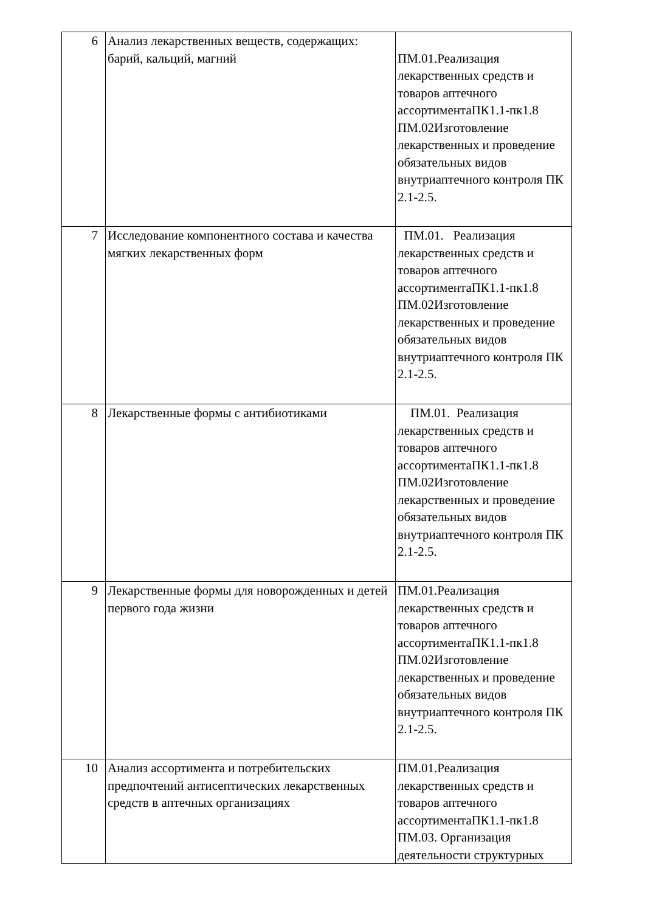| 6 | Анализ лекарственных веществ, содержащих: барий, кальций, магний | ПМ.01.Реализация лекарственных средств и товаров аптечного ассортиментаПК1.1-пк1.8 ПМ.02Изготовление лекарственных и проведение обязательных видов внутриаптечного контроля ПК 2.1-2.5. |
| 7 | Исследование компонентного состава и качества мягких лекарственных форм | ПМ.01. Реализация лекарственных средств и товаров аптечного ассортиментаПК1.1-пк1.8 ПМ.02Изготовление лекарственных и проведение обязательных видов внутриаптечного контроля ПК 2.1-2.5. |
| 8 | Лекарственные формы с антибиотиками | ПМ.01. Реализация лекарственных средств и товаров аптечного ассортиментаПК1.1-пк1.8 ПМ.02Изготовление лекарственных и проведение обязательных видов внутриаптечного контроля ПК 2.1-2.5. |
| 9 | Лекарственные формы для новорожденных и детей первого года жизни | ПМ.01.Реализация лекарственных средств и товаров аптечного ассортиментаПК1.1-пк1.8 ПМ.02Изготовление лекарственных и проведение обязательных видов внутриаптечного контроля ПК 2.1-2.5. |
| 10 | Анализ ассортимента и потребительских предпочтений антисептических лекарственных средств в аптечных организациях | ПМ.01.Реализация лекарственных средств и товаров аптечного ассортиментаПК1.1-пк1.8 ПМ.03. Организация деятельности структурных |